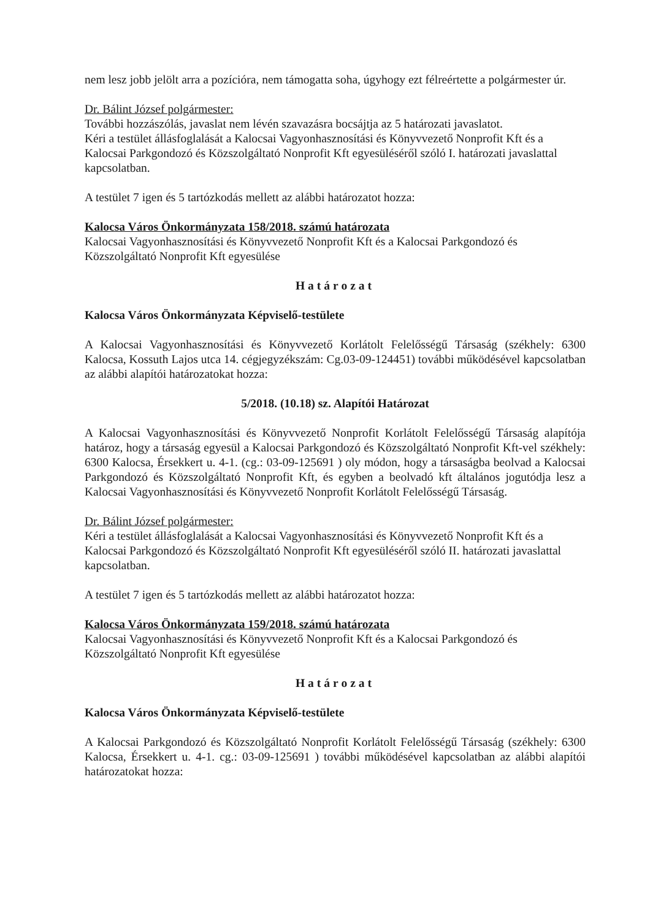nem lesz jobb jelölt arra a pozícióra, nem támogatta soha, úgyhogy ezt félreértette a polgármester úr.
Dr. Bálint József polgármester:
További hozzászólás, javaslat nem lévén szavazásra bocsájtja az 5 határozati javaslatot.
Kéri a testület állásfoglalását a Kalocsai Vagyonhasznosítási és Könyvvezető Nonprofit Kft és a Kalocsai Parkgondozó és Közszolgáltató Nonprofit Kft egyesüléséről szóló I. határozati javaslattal kapcsolatban.
A testület 7 igen és 5 tartózkodás mellett az alábbi határozatot hozza:
Kalocsa Város Önkormányzata 158/2018. számú határozata
Kalocsai Vagyonhasznosítási és Könyvvezető Nonprofit Kft és a Kalocsai Parkgondozó és Közszolgáltató Nonprofit Kft egyesülése
Határozat
Kalocsa Város Önkormányzata Képviselő-testülete
A Kalocsai Vagyonhasznosítási és Könyvvezető Korlátolt Felelősségű Társaság (székhely: 6300 Kalocsa, Kossuth Lajos utca 14. cégjegyzékszám: Cg.03-09-124451) további működésével kapcsolatban az alábbi alapítói határozatokat hozza:
5/2018. (10.18) sz. Alapítói Határozat
A Kalocsai Vagyonhasznosítási és Könyvvezető Nonprofit Korlátolt Felelősségű Társaság alapítója határoz, hogy a társaság egyesül a Kalocsai Parkgondozó és Közszolgáltató Nonprofit Kft-vel székhely: 6300 Kalocsa, Érsekkert u. 4-1. (cg.: 03-09-125691 ) oly módon, hogy a társaságba beolvad a Kalocsai Parkgondozó és Közszolgáltató Nonprofit Kft, és egyben a beolvadó kft általános jogutódja lesz a Kalocsai Vagyonhasznosítási és Könyvvezető Nonprofit Korlátolt Felelősségű Társaság.
Dr. Bálint József polgármester:
Kéri a testület állásfoglalását a Kalocsai Vagyonhasznosítási és Könyvvezető Nonprofit Kft és a Kalocsai Parkgondozó és Közszolgáltató Nonprofit Kft egyesüléséről szóló II. határozati javaslattal kapcsolatban.
A testület 7 igen és 5 tartózkodás mellett az alábbi határozatot hozza:
Kalocsa Város Önkormányzata 159/2018. számú határozata
Kalocsai Vagyonhasznosítási és Könyvvezető Nonprofit Kft és a Kalocsai Parkgondozó és Közszolgáltató Nonprofit Kft egyesülése
Határozat
Kalocsa Város Önkormányzata Képviselő-testülete
A Kalocsai Parkgondozó és Közszolgáltató Nonprofit Korlátolt Felelősségű Társaság (székhely: 6300 Kalocsa, Érsekkert u. 4-1. cg.: 03-09-125691 ) további működésével kapcsolatban az alábbi alapítói határozatokat hozza: